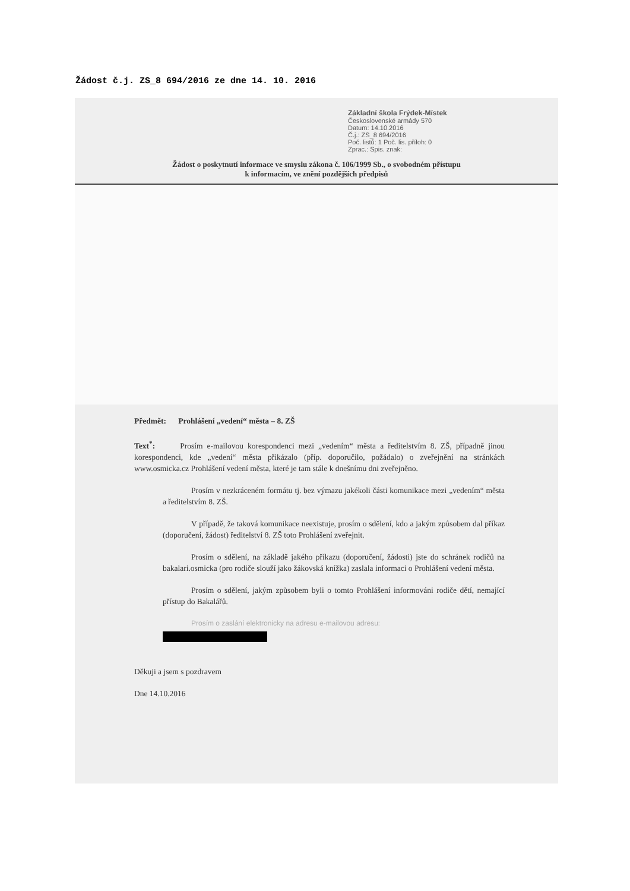Žádost č.j. ZS_8 694/2016 ze dne 14. 10. 2016
Základní škola Frýdek-Místek
Československé armády 570
Datum: 14.10.2016
Č.j.: ZS_8 694/2016
Poč. listů: 1 Poč. lis. příloh: 0
Zprac.: Spis. znak:
Žádost o poskytnutí informace ve smyslu zákona č. 106/1999 Sb., o svobodném přístupu
k informacím, ve znění pozdějších předpisů
Předmět: Prohlášení „vedení“ města – 8. ZŠ
Text<sup>*</sup>: Prosím e-mailovou korespondenci mezi „vedením“ města a ředitelstvím 8. ZŠ, případně jinou korespondenci, kde „vedení“ města přikázalo (příp. doporučilo, požádalo) o zveřejnění na stránkách www.osmicka.cz Prohlášení vedení města, které je tam stále k dnešnímu dni zveřejněno.
Prosím v nezkráceném formátu tj. bez výmazu jakékoli části komunikace mezi „vedením“ města a ředitelstvím 8. ZŠ.
V případě, že taková komunikace neexistuje, prosím o sdělení, kdo a jakým způsobem dal příkaz (doporučení, žádost) ředitelství 8. ZŠ toto Prohlášení zveřejnit.
Prosím o sdělení, na základě jakého příkazu (doporučení, žádosti) jste do schránek rodičů na bakalari.osmicka (pro rodiče slouží jako žákovská knížka) zaslala informaci o Prohlášení vedení města.
Prosím o sdělení, jakým způsobem byli o tomto Prohlášení informováni rodiče dětí, nemající přístup do Bakalářů.
Prosím o zaslání elektronicky na adresu e-mailovou adresu:
Děkuji a jsem s pozdravem
Dne 14.10.2016